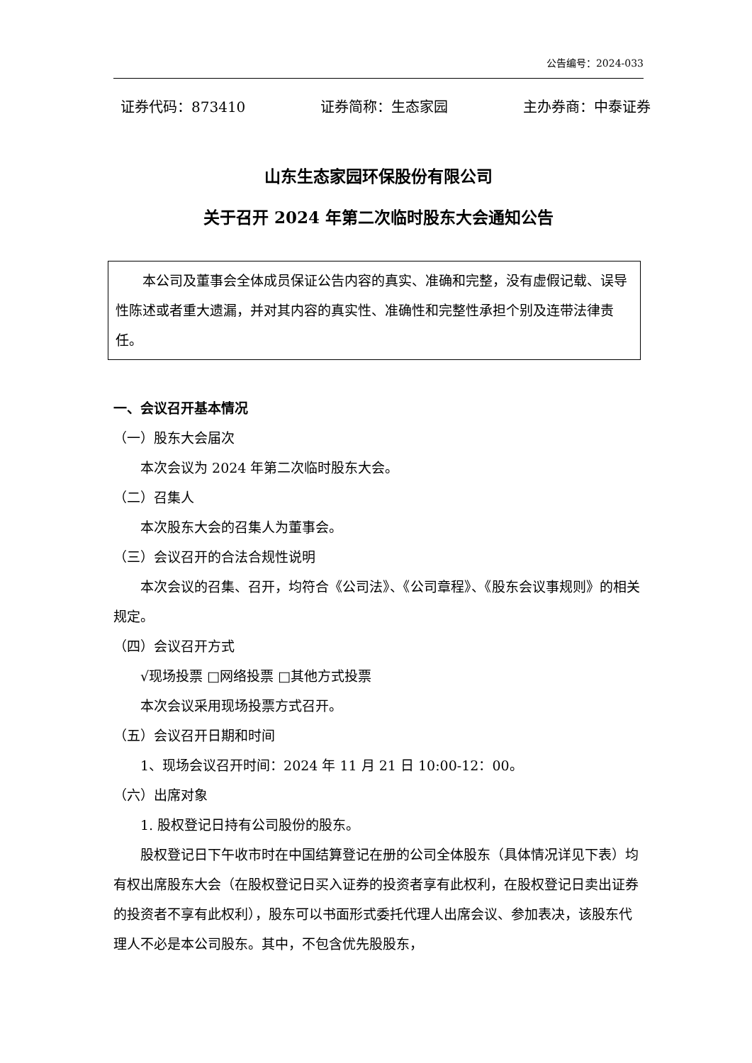公告编号：2024-033
证券代码：873410 证券简称：生态家园 主办券商：中泰证券
山东生态家园环保股份有限公司
关于召开 2024 年第二次临时股东大会通知公告
本公司及董事会全体成员保证公告内容的真实、准确和完整，没有虚假记载、误导性陈述或者重大遗漏，并对其内容的真实性、准确性和完整性承担个别及连带法律责任。
一、会议召开基本情况
（一）股东大会届次
本次会议为 2024 年第二次临时股东大会。
（二）召集人
本次股东大会的召集人为董事会。
（三）会议召开的合法合规性说明
本次会议的召集、召开，均符合《公司法》、《公司章程》、《股东会议事规则》的相关规定。
（四）会议召开方式
√现场投票 □网络投票 □其他方式投票
本次会议采用现场投票方式召开。
（五）会议召开日期和时间
1、现场会议召开时间：2024 年 11 月 21 日 10:00-12：00。
（六）出席对象
1. 股权登记日持有公司股份的股东。
股权登记日下午收市时在中国结算登记在册的公司全体股东（具体情况详见下表）均有权出席股东大会（在股权登记日买入证券的投资者享有此权利，在股权登记日卖出证券的投资者不享有此权利），股东可以书面形式委托代理人出席会议、参加表决，该股东代理人不必是本公司股东。其中，不包含优先股股东，